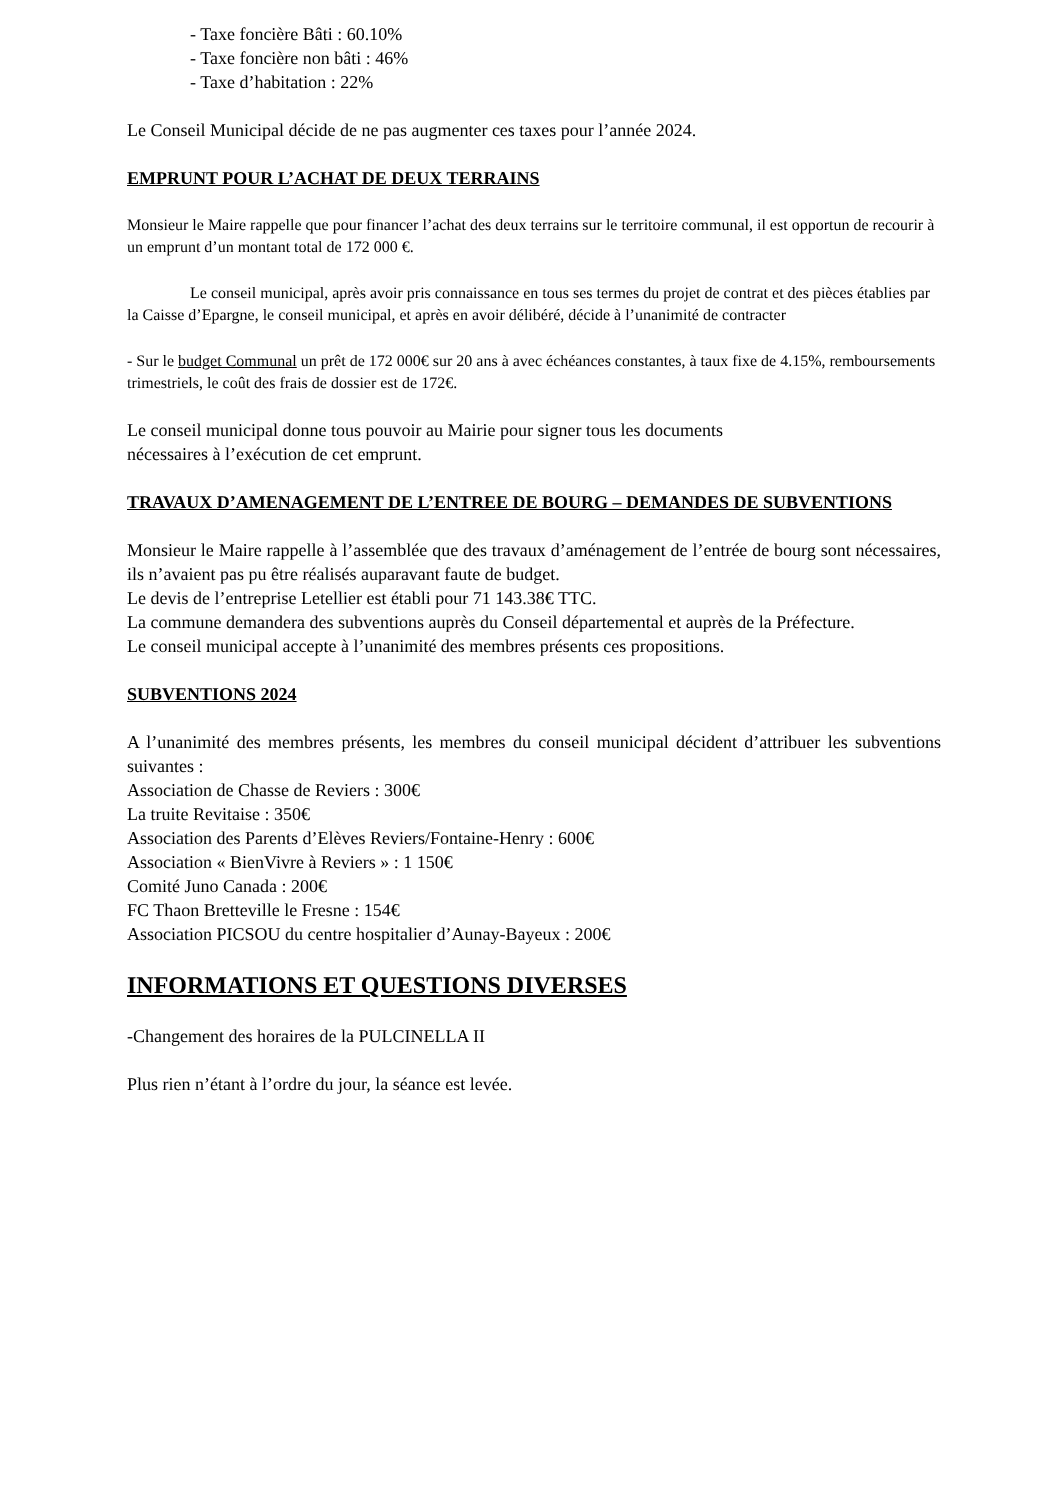- Taxe foncière Bâti : 60.10%
- Taxe foncière non bâti : 46%
- Taxe d’habitation : 22%
Le Conseil Municipal décide de ne pas augmenter ces taxes pour l’année 2024.
EMPRUNT POUR L’ACHAT DE DEUX TERRAINS
Monsieur le Maire rappelle que pour financer l’achat des deux terrains sur le territoire communal, il est opportun de recourir à un emprunt d’un montant total de 172 000 €.
Le conseil municipal, après avoir pris connaissance en tous ses termes du projet de contrat et des pièces établies par la Caisse d’Epargne, le conseil municipal, et après en avoir délibéré, décide à l’unanimité de contracter
- Sur le budget Communal un prêt de 172 000€ sur 20 ans à avec échéances constantes, à taux fixe de 4.15%, remboursements trimestriels, le coût des frais de dossier est de 172€.
Le conseil municipal donne tous pouvoir au Mairie pour signer tous les documents
nécessaires à l’exécution de cet emprunt.
TRAVAUX D’AMENAGEMENT DE L’ENTREE DE BOURG – DEMANDES DE SUBVENTIONS
Monsieur le Maire rappelle à l’assemblée que des travaux d’aménagement de l’entrée de bourg sont nécessaires, ils n’avaient pas pu être réalisés auparavant faute de budget.
Le devis de l’entreprise Letellier est établi pour 71 143.38€ TTC.
La commune demandera des subventions auprès du Conseil départemental et auprès de la Préfecture.
Le conseil municipal accepte à l’unanimité des membres présents ces propositions.
SUBVENTIONS 2024
A l’unanimité des membres présents, les membres du conseil municipal décident d’attribuer les subventions suivantes :
Association de Chasse de Reviers : 300€
La truite Revitaise : 350€
Association des Parents d’Elèves Reviers/Fontaine-Henry : 600€
Association « BienVivre à Reviers » : 1 150€
Comité Juno Canada : 200€
FC Thaon Bretteville le Fresne : 154€
Association PICSOU du centre hospitalier d’Aunay-Bayeux : 200€
INFORMATIONS ET QUESTIONS DIVERSES
-Changement des horaires de la PULCINELLA II
Plus rien n’étant à l’ordre du jour, la séance est levée.